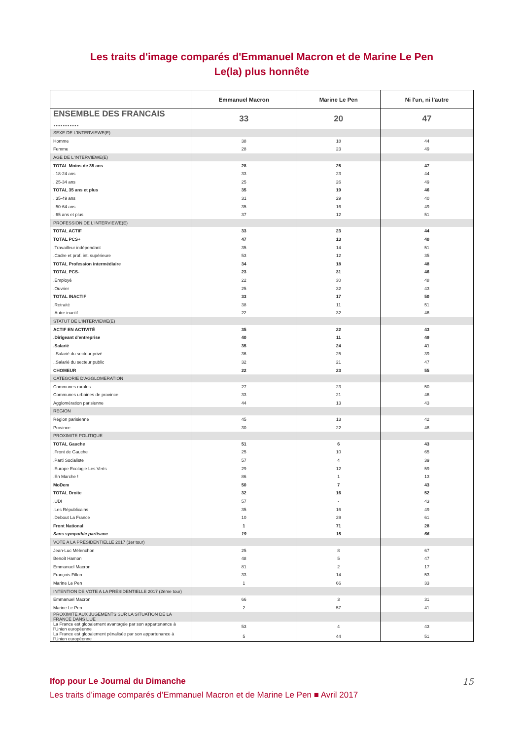Les traits d'image comparés d'Emmanuel Macron et de Marine Le Pen
Le(la) plus honnête
| | Emmanuel Macron | Marine Le Pen | Ni l'un, ni l'autre |
| --- | --- | --- | --- |
| ENSEMBLE DES FRANCAIS ........... | 33 | 20 | 47 |
| SEXE DE L'INTERVIEWE(E) | | | |
| Homme | 38 | 18 | 44 |
| Femme | 28 | 23 | 49 |
| AGE DE L'INTERVIEWE(E) | | | |
| TOTAL Moins de 35 ans | 28 | 25 | 47 |
| . 18-24 ans | 33 | 23 | 44 |
| . 25-34 ans | 25 | 26 | 49 |
| TOTAL 35 ans et plus | 35 | 19 | 46 |
| . 35-49 ans | 31 | 29 | 40 |
| . 50-64 ans | 35 | 16 | 49 |
| . 65 ans et plus | 37 | 12 | 51 |
| PROFESSION DE L'INTERVIEWE(E) | | | |
| TOTAL ACTIF | 33 | 23 | 44 |
| TOTAL PCS+ | 47 | 13 | 40 |
| .Travailleur indépendant | 35 | 14 | 51 |
| .Cadre et prof. int. supérieure | 53 | 12 | 35 |
| TOTAL Profession intermédiaire | 34 | 18 | 48 |
| TOTAL PCS- | 23 | 31 | 46 |
| .Employé | 22 | 30 | 48 |
| .Ouvrier | 25 | 32 | 43 |
| TOTAL INACTIF | 33 | 17 | 50 |
| .Retraité | 38 | 11 | 51 |
| .Autre inactif | 22 | 32 | 46 |
| STATUT DE L'INTERVIEWE(E) | | | |
| ACTIF EN ACTIVITÉ | 35 | 22 | 43 |
| .Dirigeant d'entreprise | 40 | 11 | 49 |
| .Salarié | 35 | 24 | 41 |
| ..Salarié du secteur privé | 36 | 25 | 39 |
| ..Salarié du secteur public | 32 | 21 | 47 |
| CHOMEUR | 22 | 23 | 55 |
| CATEGORIE D'AGGLOMERATION | | | |
| Communes rurales | 27 | 23 | 50 |
| Communes urbaines de province | 33 | 21 | 46 |
| Agglomération parisienne | 44 | 13 | 43 |
| REGION | | | |
| Région parisienne | 45 | 13 | 42 |
| Province | 30 | 22 | 48 |
| PROXIMITE POLITIQUE | | | |
| TOTAL Gauche | 51 | 6 | 43 |
| .Front de Gauche | 25 | 10 | 65 |
| .Parti Socialiste | 57 | 4 | 39 |
| .Europe Ecologie Les Verts | 29 | 12 | 59 |
| .En Marche ! | 86 | 1 | 13 |
| MoDem | 50 | 7 | 43 |
| TOTAL Droite | 32 | 16 | 52 |
| .UDI | 57 | - | 43 |
| .Les Républicains | 35 | 16 | 49 |
| .Debout La France | 10 | 29 | 61 |
| Front National | 1 | 71 | 28 |
| Sans sympathie partisane | 19 | 15 | 66 |
| VOTE A LA PRÉSIDENTIELLE 2017 (1er tour) | | | |
| Jean-Luc Mélenchon | 25 | 8 | 67 |
| Benoît Hamon | 48 | 5 | 47 |
| Emmanuel Macron | 81 | 2 | 17 |
| François Fillon | 33 | 14 | 53 |
| Marine Le Pen | 1 | 66 | 33 |
| INTENTION DE VOTE A LA PRÉSIDENTIELLE 2017 (2ème tour) | | | |
| Emmanuel Macron | 66 | 3 | 31 |
| Marine Le Pen | 2 | 57 | 41 |
| PROXIMITE AUX JUGEMENTS SUR LA SITUATION DE LA FRANCE DANS L’UE | | | |
| La France est globalement avantagée par son appartenance à l’Union européenne | 53 | 4 | 43 |
| La France est globalement pénalisée par son appartenance à l’Union européenne | 5 | 44 | 51 |
Ifop pour Le Journal du Dimanche
Les traits d’image comparés d’Emmanuel Macron et de Marine Le Pen ■ Avril 2017
15